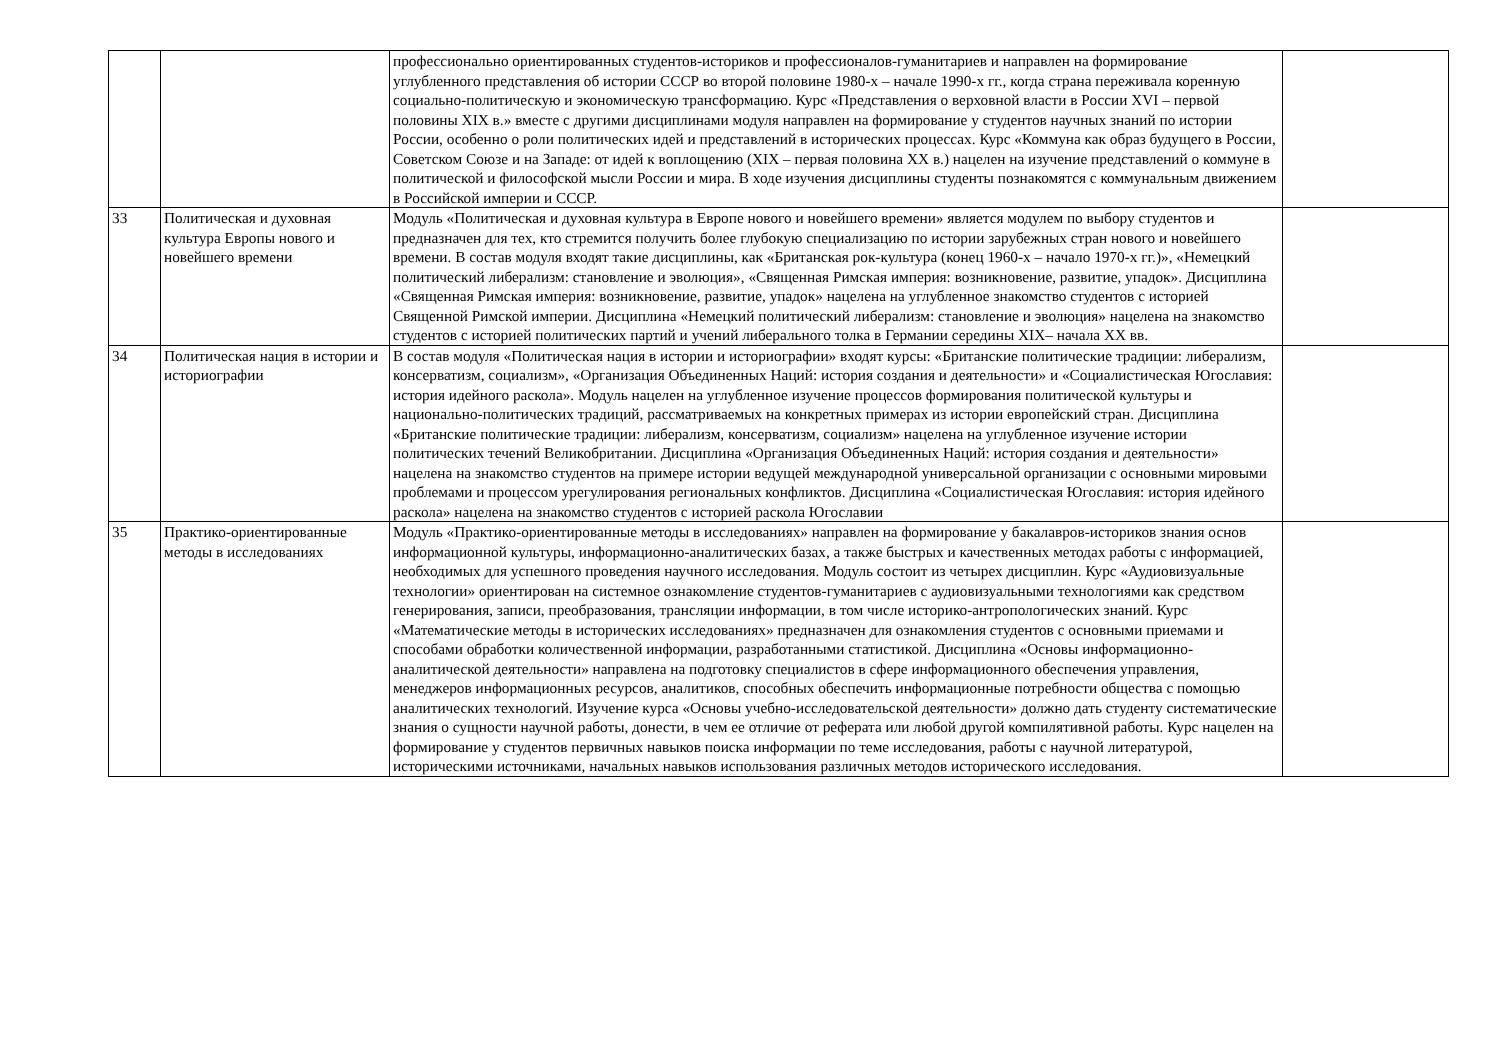| | | профессионально ориентированных студентов-историков и профессионалов-гуманитариев и направлен на формирование углубленного представления об истории СССР во второй половине 1980-х – начале 1990-х гг., когда страна переживала коренную социально-политическую и экономическую трансформацию. Курс «Представления о верховной власти в России XVI – первой половины XIX в.» вместе с другими дисциплинами модуля направлен на формирование у студентов научных знаний по истории России, особенно о роли политических идей и представлений в исторических процессах. Курс «Коммуна как образ будущего в России, Советском Союзе и на Западе: от идей к воплощению (XIX – первая половина XX в.) нацелен на изучение представлений о коммуне в политической и философской мысли России и мира. В ходе изучения дисциплины студенты познакомятся с коммунальным движением в Российской империи и СССР. | |
| 33 | Политическая и духовная культура Европы нового и новейшего времени | Модуль «Политическая и духовная культура в Европе нового и новейшего времени» является модулем по выбору студентов и предназначен для тех, кто стремится получить более глубокую специализацию по истории зарубежных стран нового и новейшего времени. В состав модуля входят такие дисциплины, как «Британская рок-культура (конец 1960-х – начало 1970-х гг.)», «Немецкий политический либерализм: становление и эволюция», «Священная Римская империя: возникновение, развитие, упадок». Дисциплина «Священная Римская империя: возникновение, развитие, упадок» нацелена на углубленное знакомство студентов с историей Священной Римской империи. Дисциплина «Немецкий политический либерализм: становление и эволюция» нацелена на знакомство студентов с историей политических партий и учений либерального толка в Германии середины XIX– начала XX вв. | |
| 34 | Политическая нация в истории и историографии | В состав модуля «Политическая нация в истории и историографии» входят курсы: «Британские политические традиции: либерализм, консерватизм, социализм», «Организация Объединенных Наций: история создания и деятельности» и «Социалистическая Югославия: история идейного раскола». Модуль нацелен на углубленное изучение процессов формирования политической культуры и национально-политических традиций, рассматриваемых на конкретных примерах из истории европейский стран. Дисциплина «Британские политические традиции: либерализм, консерватизм, социализм» нацелена на углубленное изучение истории политических течений Великобритании. Дисциплина «Организация Объединенных Наций: история создания и деятельности» нацелена на знакомство студентов на примере истории ведущей международной универсальной организации с основными мировыми проблемами и процессом урегулирования региональных конфликтов. Дисциплина «Социалистическая Югославия: история идейного раскола» нацелена на знакомство студентов с историей раскола Югославии | |
| 35 | Практико-ориентированные методы в исследованиях | Модуль «Практико-ориентированные методы в исследованиях» направлен на формирование у бакалавров-историков знания основ информационной культуры, информационно-аналитических базах, а также быстрых и качественных методах работы с информацией, необходимых для успешного проведения научного исследования. Модуль состоит из четырех дисциплин. Курс «Аудиовизуальные технологии» ориентирован на системное ознакомление студентов-гуманитариев с аудиовизуальными технологиями как средством генерирования, записи, преобразования, трансляции информации, в том числе историко-антропологических знаний. Курс «Математические методы в исторических исследованиях» предназначен для ознакомления студентов с основными приемами и способами обработки количественной информации, разработанными статистикой. Дисциплина «Основы информационно-аналитической деятельности» направлена на подготовку специалистов в сфере информационного обеспечения управления, менеджеров информационных ресурсов, аналитиков, способных обеспечить информационные потребности общества с помощью аналитических технологий. Изучение курса «Основы учебно-исследовательской деятельности» должно дать студенту систематические знания о сущности научной работы, донести, в чем ее отличие от реферата или любой другой компилятивной работы. Курс нацелен на формирование у студентов первичных навыков поиска информации по теме исследования, работы с научной литературой, историческими источниками, начальных навыков использования различных методов исторического исследования. | |